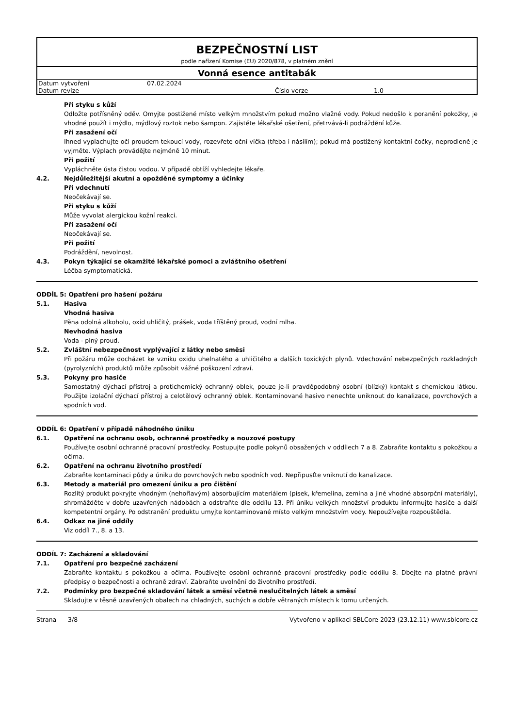BEZPEČNOSTNÍ LIST
podle nařízení Komise (EU) 2020/878, v platném znění
Vonná esence antitabák
| Datum vytvoření | 07.02.2024 | | |
| Datum revize | | Číslo verze | 1.0 |
Při styku s kůží
Odložte potřísněný oděv. Omyjte postižené místo velkým množstvím pokud možno vlažné vody. Pokud nedošlo k poranění pokožky, je vhodné použít i mýdlo, mýdlový roztok nebo šampon. Zajistěte lékařské ošetření, přetrvává-li podráždění kůže.
Při zasažení očí
Ihned vyplachujte oči proudem tekoucí vody, rozevřete oční víčka (třeba i násilím); pokud má postižený kontaktní čočky, neprodleně je vyjměte. Výplach provádějte nejméně 10 minut.
Při požití
Vypláchněte ústa čistou vodou. V případě obtíží vyhledejte lékaře.
4.2. Nejdůležitější akutní a opožděné symptomy a účinky
Při vdechnutí
Neočekávají se.
Při styku s kůží
Může vyvolat alergickou kožní reakci.
Při zasažení očí
Neočekávají se.
Při požití
Podráždění, nevolnost.
4.3. Pokyn týkající se okamžité lékařské pomoci a zvláštního ošetření
Léčba symptomatická.
ODDÍL 5: Opatření pro hašení požáru
5.1. Hasiva
Vhodná hasiva
Pěna odolná alkoholu, oxid uhličitý, prášek, voda tříštěný proud, vodní mlha.
Nevhodná hasiva
Voda - plný proud.
5.2. Zvláštní nebezpečnost vyplývající z látky nebo směsi
Při požáru může docházet ke vzniku oxidu uhelnatého a uhličitého a dalších toxických plynů. Vdechování nebezpečných rozkladných (pyrolyzních) produktů může způsobit vážné poškození zdraví.
5.3. Pokyny pro hasiče
Samostatný dýchací přístroj a protichemický ochranný oblek, pouze je-li pravděpodobný osobní (blízký) kontakt s chemickou látkou. Použijte izolační dýchací přístroj a celotělový ochranný oblek. Kontaminované hasivo nenechte uniknout do kanalizace, povrchových a spodních vod.
ODDÍL 6: Opatření v případě náhodného úniku
6.1. Opatření na ochranu osob, ochranné prostředky a nouzové postupy
Používejte osobní ochranné pracovní prostředky. Postupujte podle pokynů obsažených v oddílech 7 a 8. Zabraňte kontaktu s pokožkou a očima.
6.2. Opatření na ochranu životního prostředí
Zabraňte kontaminaci půdy a úniku do povrchových nebo spodních vod. Nepřipusťte vniknutí do kanalizace.
6.3. Metody a materiál pro omezení úniku a pro čištění
Rozlitý produkt pokryjte vhodným (nehořlavým) absorbujícím materiálem (písek, křemelina, zemina a jiné vhodné absorpční materiály), shromážděte v dobře uzavřených nádobách a odstraňte dle oddílu 13. Při úniku velkých množství produktu informujte hasiče a další kompetentní orgány. Po odstranění produktu umyjte kontaminované místo velkým množstvím vody. Nepoužívejte rozpouštědla.
6.4. Odkaz na jiné oddíly
Viz oddíl 7., 8. a 13.
ODDÍL 7: Zacházení a skladování
7.1. Opatření pro bezpečné zacházení
Zabraňte kontaktu s pokožkou a očima. Používejte osobní ochranné pracovní prostředky podle oddílu 8. Dbejte na platné právní předpisy o bezpečnosti a ochraně zdraví. Zabraňte uvolnění do životního prostředí.
7.2. Podmínky pro bezpečné skladování látek a směsí včetně neslučitelných látek a směsí
Skladujte v těsně uzavřených obalech na chladných, suchých a dobře větraných místech k tomu určených.
Strana 3/8 Vytvořeno v aplikaci SBLCore 2023 (23.12.11) www.sblcore.cz